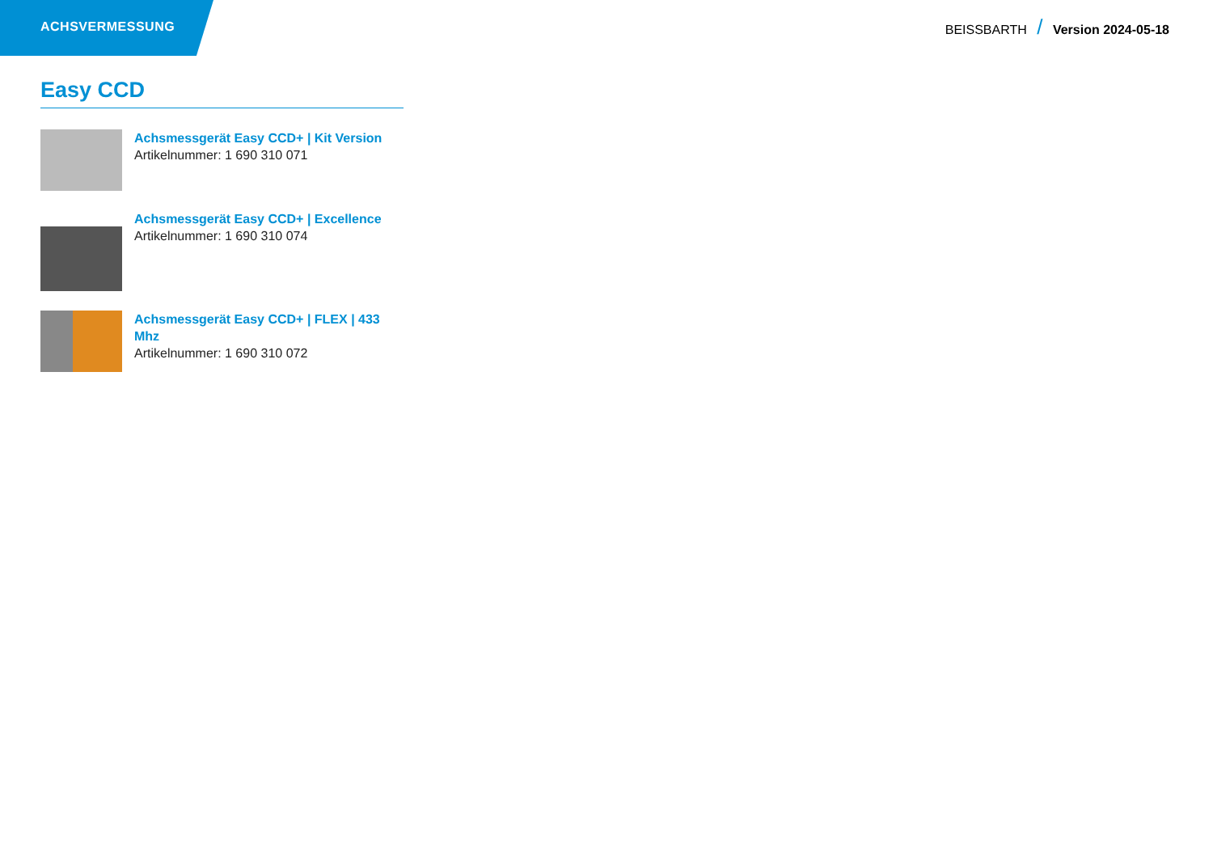ACHSVERMESSUNG
BEISSBARTH / Version 2024-05-18
Easy CCD
Achsmessgerät Easy CCD+ | Kit Version
Artikelnummer: 1 690 310 071
Achsmessgerät Easy CCD+ | Excellence
Artikelnummer: 1 690 310 074
Achsmessgerät Easy CCD+ | FLEX | 433 Mhz
Artikelnummer: 1 690 310 072